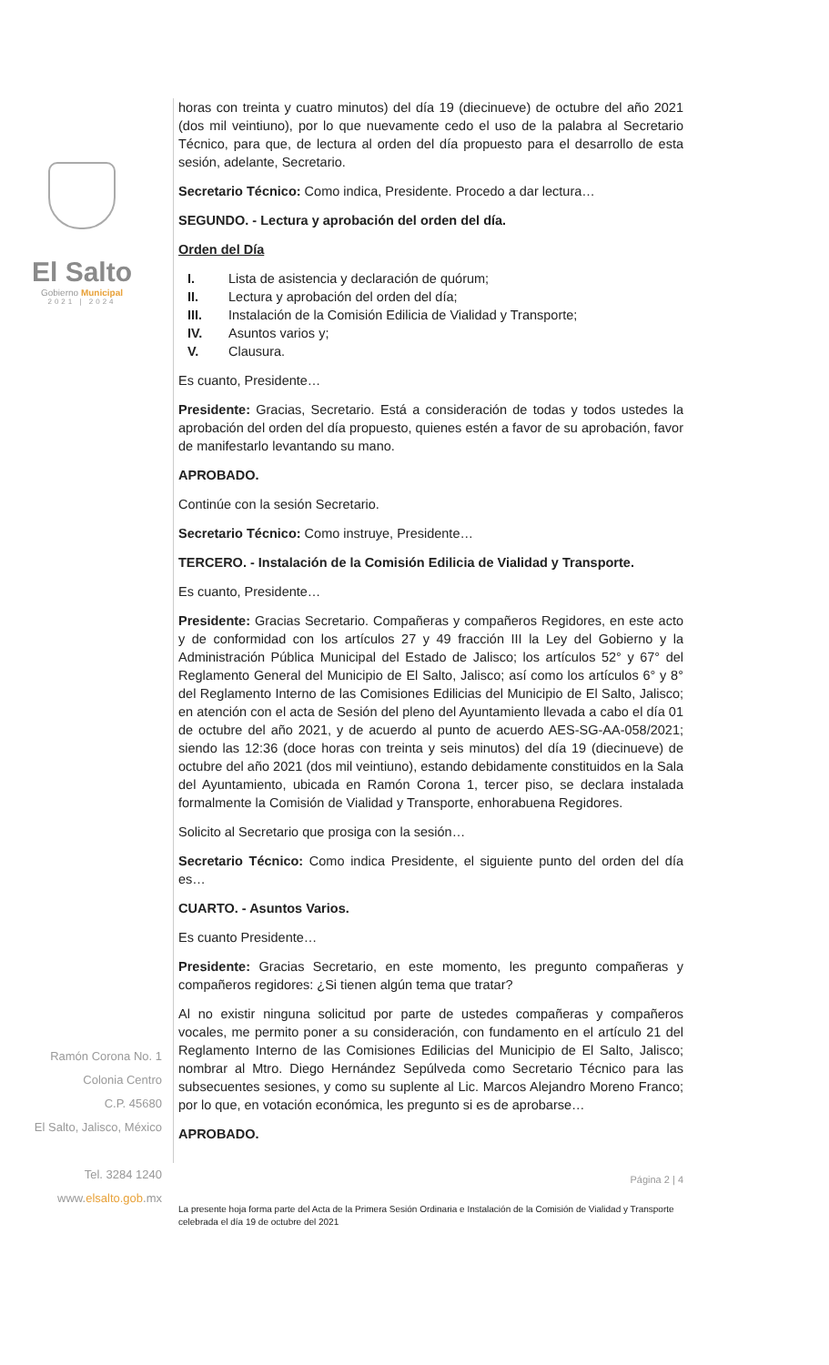El Salto
Gobierno Municipal
2021 | 2024
Ramón Corona No. 1
Colonia Centro
C.P. 45680
El Salto, Jalisco, México
Tel. 3284 1240
www.elsalto.gob.mx
horas con treinta y cuatro minutos) del día 19 (diecinueve) de octubre del año 2021 (dos mil veintiuno), por lo que nuevamente cedo el uso de la palabra al Secretario Técnico, para que, de lectura al orden del día propuesto para el desarrollo de esta sesión, adelante, Secretario.
Secretario Técnico: Como indica, Presidente. Procedo a dar lectura…
SEGUNDO. - Lectura y aprobación del orden del día.
Orden del Día
I. Lista de asistencia y declaración de quórum;
II. Lectura y aprobación del orden del día;
III. Instalación de la Comisión Edilicia de Vialidad y Transporte;
IV. Asuntos varios y;
V. Clausura.
Es cuanto, Presidente…
Presidente: Gracias, Secretario. Está a consideración de todas y todos ustedes la aprobación del orden del día propuesto, quienes estén a favor de su aprobación, favor de manifestarlo levantando su mano.
APROBADO.
Continúe con la sesión Secretario.
Secretario Técnico: Como instruye, Presidente…
TERCERO. - Instalación de la Comisión Edilicia de Vialidad y Transporte.
Es cuanto, Presidente…
Presidente: Gracias Secretario. Compañeras y compañeros Regidores, en este acto y de conformidad con los artículos 27 y 49 fracción III la Ley del Gobierno y la Administración Pública Municipal del Estado de Jalisco; los artículos 52° y 67° del Reglamento General del Municipio de El Salto, Jalisco; así como los artículos 6° y 8° del Reglamento Interno de las Comisiones Edilicias del Municipio de El Salto, Jalisco; en atención con el acta de Sesión del pleno del Ayuntamiento llevada a cabo el día 01 de octubre del año 2021, y de acuerdo al punto de acuerdo AES-SG-AA-058/2021; siendo las 12:36 (doce horas con treinta y seis minutos) del día 19 (diecinueve) de octubre del año 2021 (dos mil veintiuno), estando debidamente constituidos en la Sala del Ayuntamiento, ubicada en Ramón Corona 1, tercer piso, se declara instalada formalmente la Comisión de Vialidad y Transporte, enhorabuena Regidores.
Solicito al Secretario que prosiga con la sesión…
Secretario Técnico: Como indica Presidente, el siguiente punto del orden del día es…
CUARTO. - Asuntos Varios.
Es cuanto Presidente…
Presidente: Gracias Secretario, en este momento, les pregunto compañeras y compañeros regidores: ¿Si tienen algún tema que tratar?
Al no existir ninguna solicitud por parte de ustedes compañeras y compañeros vocales, me permito poner a su consideración, con fundamento en el artículo 21 del Reglamento Interno de las Comisiones Edilicias del Municipio de El Salto, Jalisco; nombrar al Mtro. Diego Hernández Sepúlveda como Secretario Técnico para las subsecuentes sesiones, y como su suplente al Lic. Marcos Alejandro Moreno Franco; por lo que, en votación económica, les pregunto si es de aprobarse…
APROBADO.
Página 2 | 4
La presente hoja forma parte del Acta de la Primera Sesión Ordinaria e Instalación de la Comisión de Vialidad y Transporte celebrada el día 19 de octubre del 2021